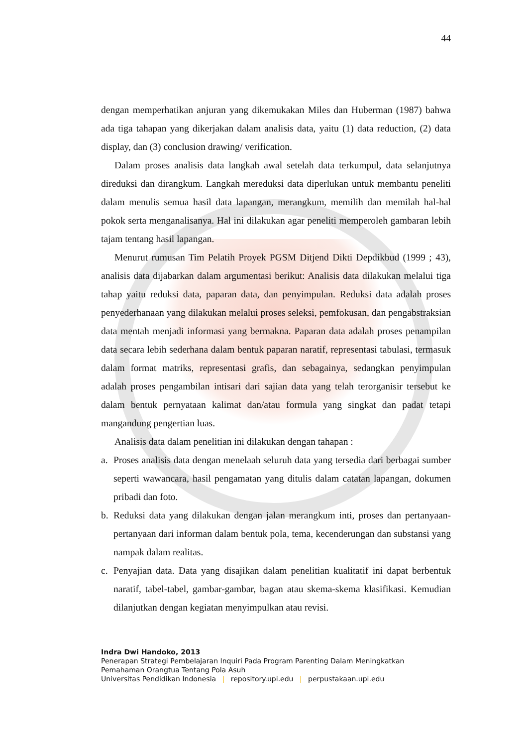44
dengan memperhatikan anjuran yang dikemukakan Miles dan Huberman (1987) bahwa ada tiga tahapan yang dikerjakan dalam analisis data, yaitu (1) data reduction, (2) data display, dan (3) conclusion drawing/ verification.
Dalam proses analisis data langkah awal setelah data terkumpul, data selanjutnya direduksi dan dirangkum. Langkah mereduksi data diperlukan untuk membantu peneliti dalam menulis semua hasil data lapangan, merangkum, memilih dan memilah hal-hal pokok serta menganalisanya. Hal ini dilakukan agar peneliti memperoleh gambaran lebih tajam tentang hasil lapangan.
Menurut rumusan Tim Pelatih Proyek PGSM Ditjend Dikti Depdikbud (1999 ; 43), analisis data dijabarkan dalam argumentasi berikut: Analisis data dilakukan melalui tiga tahap yaitu reduksi data, paparan data, dan penyimpulan. Reduksi data adalah proses penyederhanaan yang dilakukan melalui proses seleksi, pemfokusan, dan pengabstraksian data mentah menjadi informasi yang bermakna. Paparan data adalah proses penampilan data secara lebih sederhana dalam bentuk paparan naratif, representasi tabulasi, termasuk dalam format matriks, representasi grafis, dan sebagainya, sedangkan penyimpulan adalah proses pengambilan intisari dari sajian data yang telah terorganisir tersebut ke dalam bentuk pernyataan kalimat dan/atau formula yang singkat dan padat tetapi mangandung pengertian luas.
Analisis data dalam penelitian ini dilakukan dengan tahapan :
a. Proses analisis data dengan menelaah seluruh data yang tersedia dari berbagai sumber seperti wawancara, hasil pengamatan yang ditulis dalam catatan lapangan, dokumen pribadi dan foto.
b. Reduksi data yang dilakukan dengan jalan merangkum inti, proses dan pertanyaan-pertanyaan dari informan dalam bentuk pola, tema, kecenderungan dan substansi yang nampak dalam realitas.
c. Penyajian data. Data yang disajikan dalam penelitian kualitatif ini dapat berbentuk naratif, tabel-tabel, gambar-gambar, bagan atau skema-skema klasifikasi. Kemudian dilanjutkan dengan kegiatan menyimpulkan atau revisi.
Indra Dwi Handoko, 2013
Penerapan Strategi Pembelajaran Inquiri Pada Program Parenting Dalam Meningkatkan
Pemahaman Orangtua Tentang Pola Asuh
Universitas Pendidikan Indonesia | repository.upi.edu | perpustakaan.upi.edu